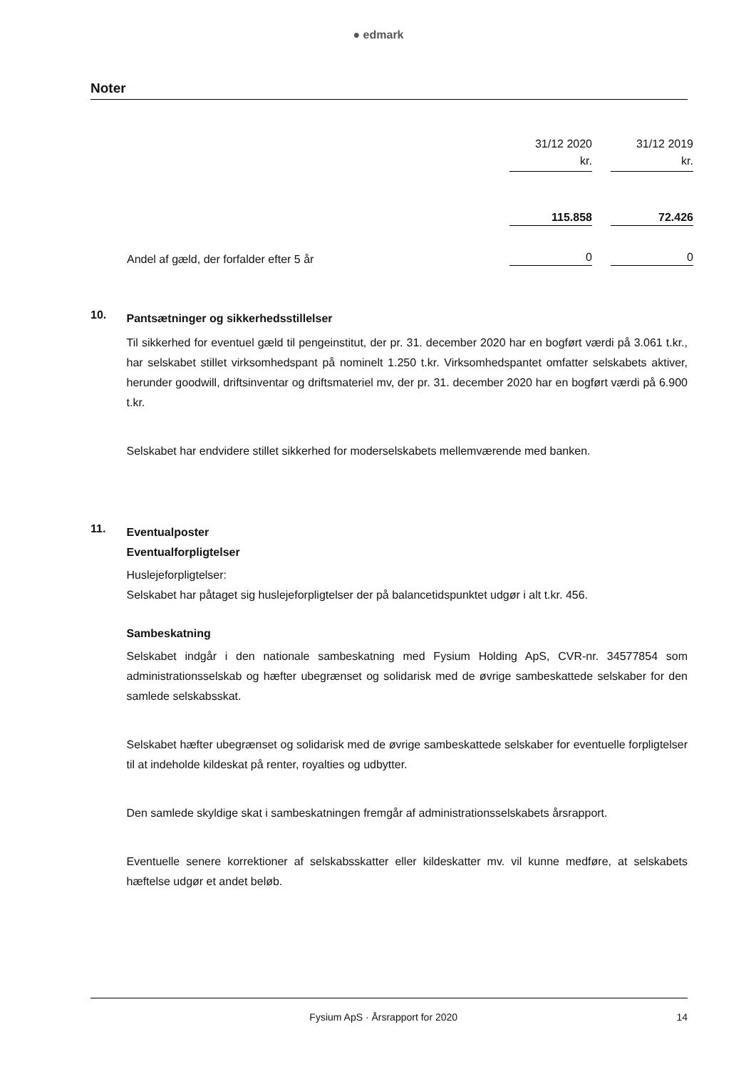● edmark
Noter
| | 31/12 2020 kr. | | 31/12 2019 kr. |
| | 115.858 | | 72.426 |
| Andel af gæld, der forfalder efter 5 år | 0 | | 0 |
10.
Pantsætninger og sikkerhedsstillelser
Til sikkerhed for eventuel gæld til pengeinstitut, der pr. 31. december 2020 har en bogført værdi på 3.061 t.kr., har selskabet stillet virksomhedspant på nominelt 1.250 t.kr. Virksomhedspantet omfatter selskabets aktiver, herunder goodwill, driftsinventar og driftsmateriel mv, der pr. 31. december 2020 har en bogført værdi på 6.900 t.kr.
Selskabet har endvidere stillet sikkerhed for moderselskabets mellemværende med banken.
11.
Eventualposter
Eventualforpligtelser
Huslejeforpligtelser:
Selskabet har påtaget sig huslejeforpligtelser der på balancetidspunktet udgør i alt t.kr. 456.
Sambeskatning
Selskabet indgår i den nationale sambeskatning med Fysium Holding ApS, CVR-nr. 34577854 som administrationsselskab og hæfter ubegrænset og solidarisk med de øvrige sambeskattede selskaber for den samlede selskabsskat.
Selskabet hæfter ubegrænset og solidarisk med de øvrige sambeskattede selskaber for eventuelle forpligtelser til at indeholde kildeskat på renter, royalties og udbytter.
Den samlede skyldige skat i sambeskatningen fremgår af administrationsselskabets årsrapport.
Eventuelle senere korrektioner af selskabsskatter eller kildeskatter mv. vil kunne medføre, at selskabets hæftelse udgør et andet beløb.
Fysium ApS · Årsrapport for 2020 14